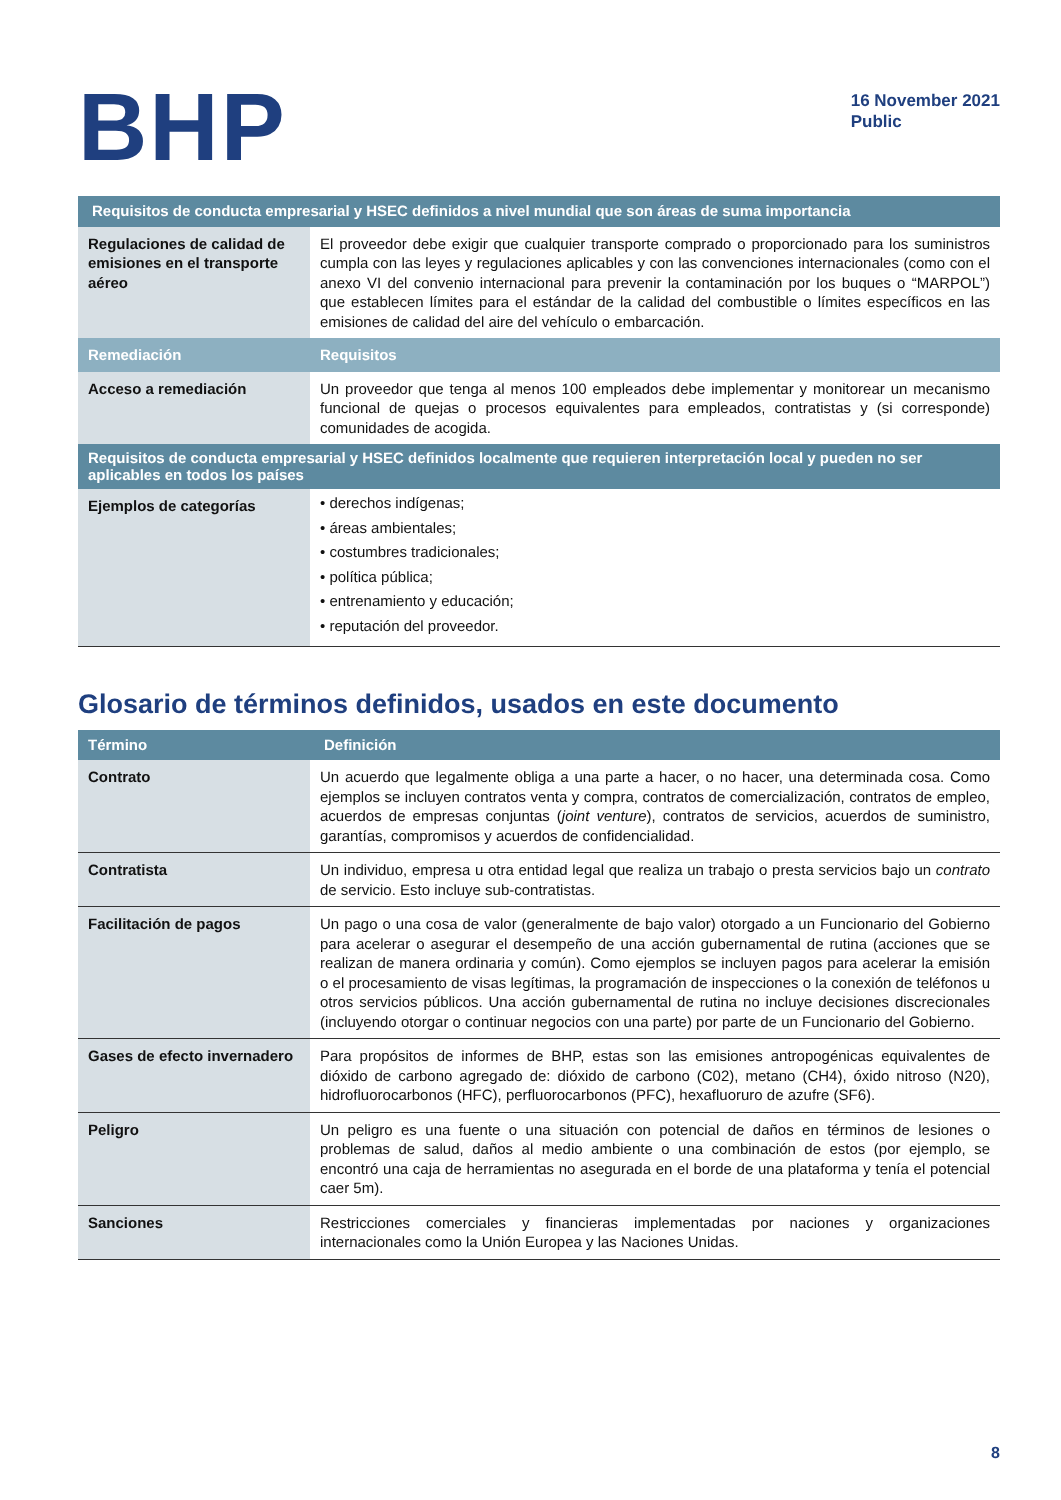BHP
16 November 2021
Public
| Requisitos de conducta empresarial y HSEC definidos a nivel mundial que son áreas de suma importancia | |
| --- | --- |
| Regulaciones de calidad de emisiones en el transporte aéreo | El proveedor debe exigir que cualquier transporte comprado o proporcionado para los suministros cumpla con las leyes y regulaciones aplicables y con las convenciones internacionales (como con el anexo VI del convenio internacional para prevenir la contaminación por los buques o “MARPOL”) que establecen límites para el estándar de la calidad del combustible o límites específicos en las emisiones de calidad del aire del vehículo o embarcación. |
| Remediación | Requisitos |
| Acceso a remediación | Un proveedor que tenga al menos 100 empleados debe implementar y monitorear un mecanismo funcional de quejas o procesos equivalentes para empleados, contratistas y (si corresponde) comunidades de acogida. |
| Requisitos de conducta empresarial y HSEC definidos localmente que requieren interpretación local y pueden no ser aplicables en todos los países | |
| Ejemplos de categorías | • derechos indígenas; • áreas ambientales; • costumbres tradicionales; • política pública; • entrenamiento y educación; • reputación del proveedor. |
Glosario de términos definidos, usados en este documento
| Término | Definición |
| --- | --- |
| Contrato | Un acuerdo que legalmente obliga a una parte a hacer, o no hacer, una determinada cosa. Como ejemplos se incluyen contratos venta y compra, contratos de comercialización, contratos de empleo, acuerdos de empresas conjuntas ( joint venture ), contratos de servicios, acuerdos de suministro, garantías, compromisos y acuerdos de confidencialidad. |
| Contratista | Un individuo, empresa u otra entidad legal que realiza un trabajo o presta servicios bajo un contrato de servicio. Esto incluye sub-contratistas. |
| Facilitación de pagos | Un pago o una cosa de valor (generalmente de bajo valor) otorgado a un Funcionario del Gobierno para acelerar o asegurar el desempeño de una acción gubernamental de rutina (acciones que se realizan de manera ordinaria y común). Como ejemplos se incluyen pagos para acelerar la emisión o el procesamiento de visas legítimas, la programación de inspecciones o la conexión de teléfonos u otros servicios públicos. Una acción gubernamental de rutina no incluye decisiones discrecionales (incluyendo otorgar o continuar negocios con una parte) por parte de un Funcionario del Gobierno. |
| Gases de efecto invernadero | Para propósitos de informes de BHP, estas son las emisiones antropogénicas equivalentes de dióxido de carbono agregado de: dióxido de carbono (C02), metano (CH4), óxido nitroso (N20), hidrofluorocarbonos (HFC), perfluorocarbonos (PFC), hexafluoruro de azufre (SF6). |
| Peligro | Un peligro es una fuente o una situación con potencial de daños en términos de lesiones o problemas de salud, daños al medio ambiente o una combinación de estos (por ejemplo, se encontró una caja de herramientas no asegurada en el borde de una plataforma y tenía el potencial caer 5m). |
| Sanciones | Restricciones comerciales y financieras implementadas por naciones y organizaciones internacionales como la Unión Europea y las Naciones Unidas. |
8